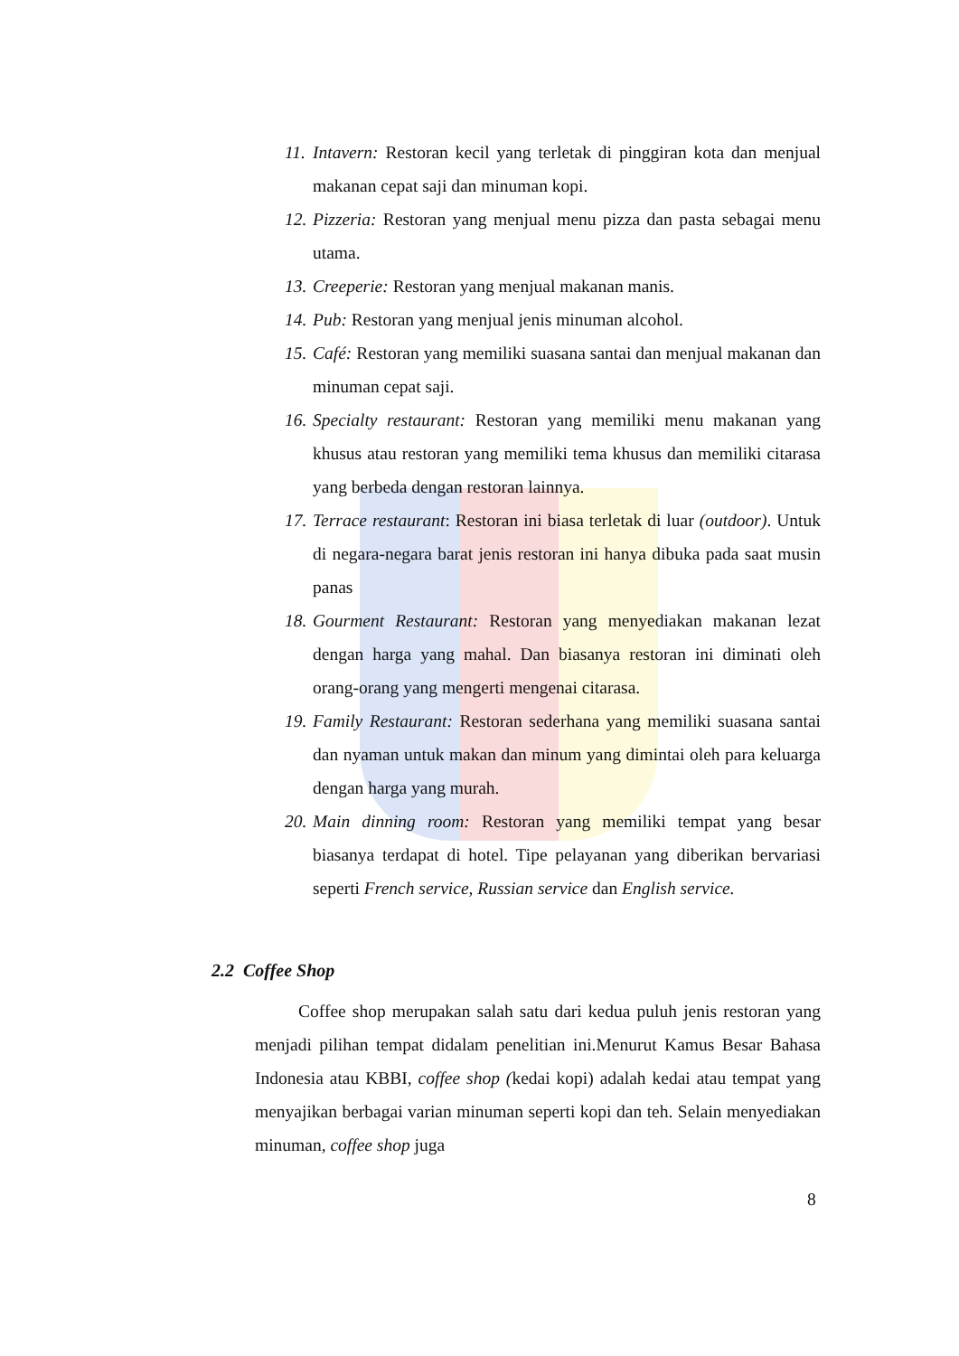11. Intavern: Restoran kecil yang terletak di pinggiran kota dan menjual makanan cepat saji dan minuman kopi.
12. Pizzeria: Restoran yang menjual menu pizza dan pasta sebagai menu utama.
13. Creeperie: Restoran yang menjual makanan manis.
14. Pub: Restoran yang menjual jenis minuman alcohol.
15. Café: Restoran yang memiliki suasana santai dan menjual makanan dan minuman cepat saji.
16. Specialty restaurant: Restoran yang memiliki menu makanan yang khusus atau restoran yang memiliki tema khusus dan memiliki citarasa yang berbeda dengan restoran lainnya.
17. Terrace restaurant: Restoran ini biasa terletak di luar (outdoor). Untuk di negara-negara barat jenis restoran ini hanya dibuka pada saat musin panas
18. Gourment Restaurant: Restoran yang menyediakan makanan lezat dengan harga yang mahal. Dan biasanya restoran ini diminati oleh orang-orang yang mengerti mengenai citarasa.
19. Family Restaurant: Restoran sederhana yang memiliki suasana santai dan nyaman untuk makan dan minum yang dimintai oleh para keluarga dengan harga yang murah.
20. Main dinning room: Restoran yang memiliki tempat yang besar biasanya terdapat di hotel. Tipe pelayanan yang diberikan bervariasi seperti French service, Russian service dan English service.
2.2 Coffee Shop
Coffee shop merupakan salah satu dari kedua puluh jenis restoran yang menjadi pilihan tempat didalam penelitian ini.Menurut Kamus Besar Bahasa Indonesia atau KBBI, coffee shop (kedai kopi) adalah kedai atau tempat yang menyajikan berbagai varian minuman seperti kopi dan teh. Selain menyediakan minuman, coffee shop juga
8